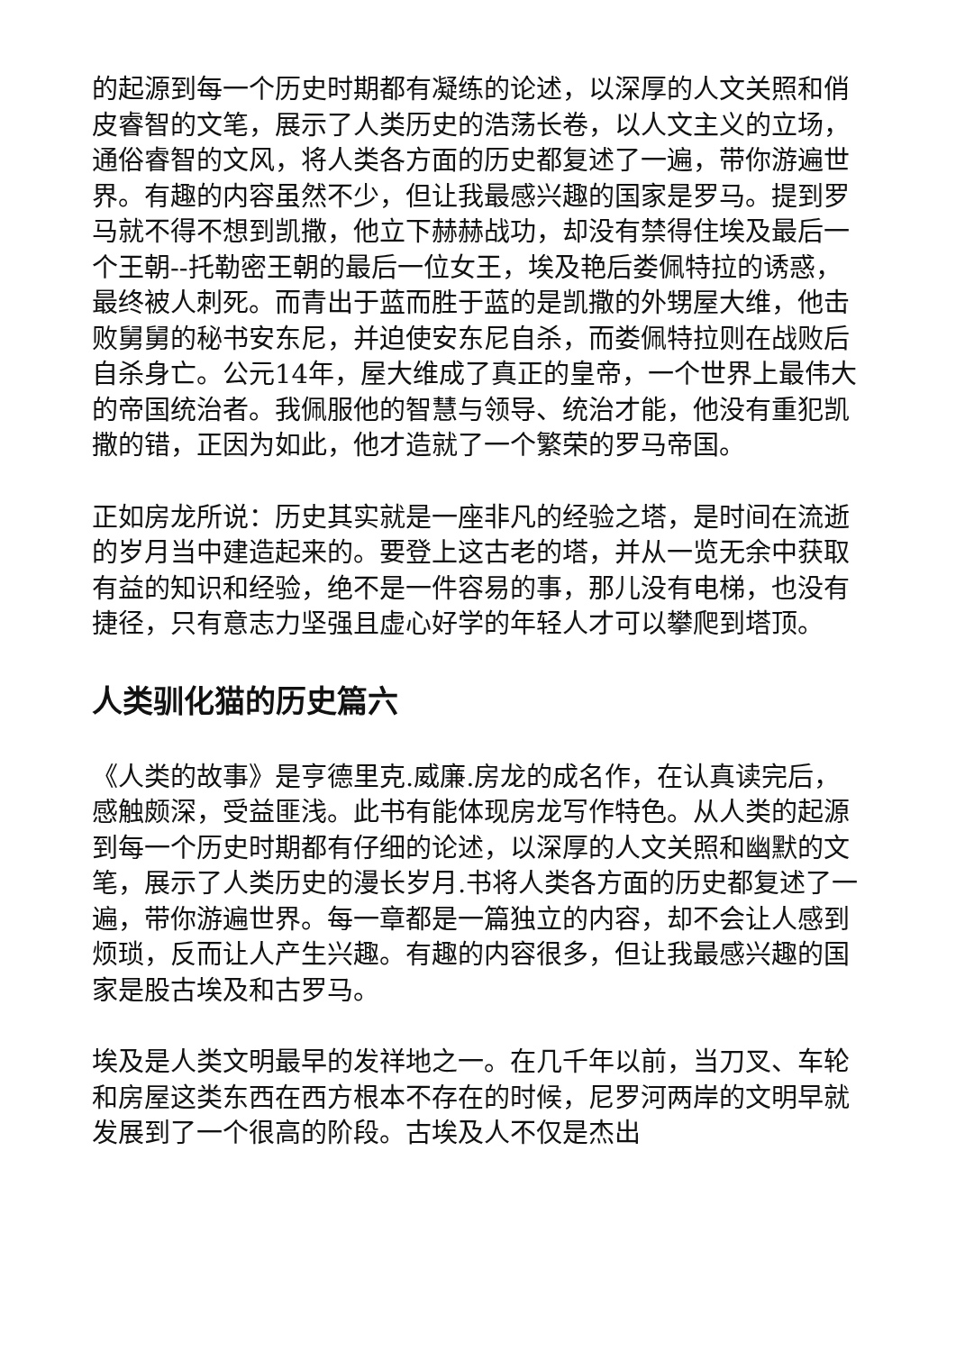的起源到每一个历史时期都有凝练的论述，以深厚的人文关照和俏皮睿智的文笔，展示了人类历史的浩荡长卷，以人文主义的立场，通俗睿智的文风，将人类各方面的历史都复述了一遍，带你游遍世界。有趣的内容虽然不少，但让我最感兴趣的国家是罗马。提到罗马就不得不想到凯撒，他立下赫赫战功，却没有禁得住埃及最后一个王朝--托勒密王朝的最后一位女王，埃及艳后娄佩特拉的诱惑，最终被人刺死。而青出于蓝而胜于蓝的是凯撒的外甥屋大维，他击败舅舅的秘书安东尼，并迫使安东尼自杀，而娄佩特拉则在战败后自杀身亡。公元14年，屋大维成了真正的皇帝，一个世界上最伟大的帝国统治者。我佩服他的智慧与领导、统治才能，他没有重犯凯撒的错，正因为如此，他才造就了一个繁荣的罗马帝国。
正如房龙所说：历史其实就是一座非凡的经验之塔，是时间在流逝的岁月当中建造起来的。要登上这古老的塔，并从一览无余中获取有益的知识和经验，绝不是一件容易的事，那儿没有电梯，也没有捷径，只有意志力坚强且虚心好学的年轻人才可以攀爬到塔顶。
人类驯化猫的历史篇六
《人类的故事》是亨德里克.威廉.房龙的成名作，在认真读完后，感触颇深，受益匪浅。此书有能体现房龙写作特色。从人类的起源到每一个历史时期都有仔细的论述，以深厚的人文关照和幽默的文笔，展示了人类历史的漫长岁月.书将人类各方面的历史都复述了一遍，带你游遍世界。每一章都是一篇独立的内容，却不会让人感到烦琐，反而让人产生兴趣。有趣的内容很多，但让我最感兴趣的国家是股古埃及和古罗马。
埃及是人类文明最早的发祥地之一。在几千年以前，当刀叉、车轮和房屋这类东西在西方根本不存在的时候，尼罗河两岸的文明早就发展到了一个很高的阶段。古埃及人不仅是杰出